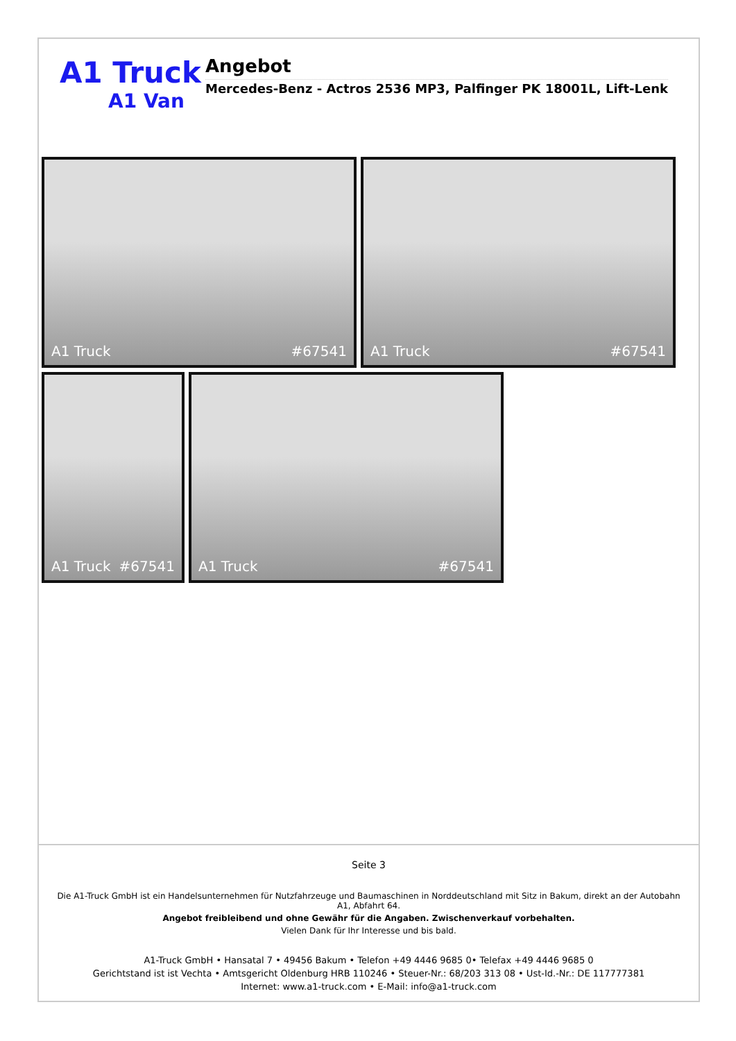A1 Truck
A1 Van
Angebot
Mercedes-Benz - Actros 2536 MP3, Palfinger PK 18001L, Lift-Lenk
A1 Truck #67541
A1 Truck #67541
A1 Truck #67541
A1 Truck #67541
Seite 3
Die A1-Truck GmbH ist ein Handelsunternehmen für Nutzfahrzeuge und Baumaschinen in Norddeutschland mit Sitz in Bakum, direkt an der Autobahn A1, Abfahrt 64.
Angebot freibleibend und ohne Gewähr für die Angaben. Zwischenverkauf vorbehalten.
Vielen Dank für Ihr Interesse und bis bald.
A1-Truck GmbH • Hansatal 7 • 49456 Bakum • Telefon +49 4446 9685 0• Telefax +49 4446 9685 0
Gerichtstand ist ist Vechta • Amtsgericht Oldenburg HRB 110246 • Steuer-Nr.: 68/203 313 08 • Ust-Id.-Nr.: DE 117777381
Internet: www.a1-truck.com • E-Mail: info@a1-truck.com